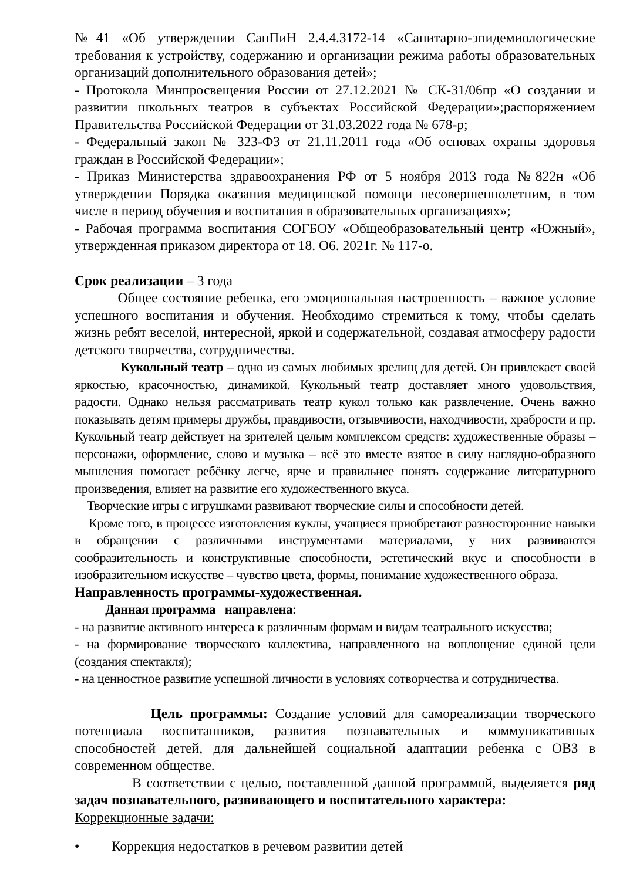№41 «Об утверждении СанПиН 2.4.4.3172-14 «Санитарно-эпидемиологические требования к устройству, содержанию и организации режима работы образовательных организаций дополнительного образования детей»;
- Протокола Минпросвещения России от 27.12.2021 № СК-31/06пр «О создании и развитии школьных театров в субъектах Российской Федерации»;распоряжением Правительства Российской Федерации от 31.03.2022 года № 678-р;
- Федеральный закон № 323-ФЗ от 21.11.2011 года «Об основах охраны здоровья граждан в Российской Федерации»;
- Приказ Министерства здравоохранения РФ от 5 ноября 2013 года №822н «Об утверждении Порядка оказания медицинской помощи несовершеннолетним, в том числе в период обучения и воспитания в образовательных организациях»;
- Рабочая программа воспитания СОГБОУ «Общеобразовательный центр «Южный», утвержденная приказом директора от 18. О6. 2021г. № 117-о.
Срок реализации – 3 года
Общее состояние ребенка, его эмоциональная настроенность – важное условие успешного воспитания и обучения. Необходимо стремиться к тому, чтобы сделать жизнь ребят веселой, интересной, яркой и содержательной, создавая атмосферу радости детского творчества, сотрудничества.
Кукольный театр – одно из самых любимых зрелищ для детей. Он привлекает своей яркостью, красочностью, динамикой. Кукольный театр доставляет много удовольствия, радости. Однако нельзя рассматривать театр кукол только как развлечение. Очень важно показывать детям примеры дружбы, правдивости, отзывчивости, находчивости, храбрости и пр. Кукольный театр действует на зрителей целым комплексом средств: художественные образы – персонажи, оформление, слово и музыка – всё это вместе взятое в силу наглядно-образного мышления помогает ребёнку легче, ярче и правильнее понять содержание литературного произведения, влияет на развитие его художественного вкуса.
Творческие игры с игрушками развивают творческие силы и способности детей.
Кроме того, в процессе изготовления куклы, учащиеся приобретают разносторонние навыки в обращении с различными инструментами материалами, у них развиваются сообразительность и конструктивные способности, эстетический вкус и способности в изобразительном искусстве – чувство цвета, формы, понимание художественного образа.
Направленность программы-художественная.
Данная программа направлена:
- на развитие активного интереса к различным формам и видам театрального искусства;
- на формирование творческого коллектива, направленного на воплощение единой цели (создания спектакля);
- на ценностное развитие успешной личности в условиях сотворчества и сотрудничества.
Цель программы: Создание условий для самореализации творческого потенциала воспитанников, развития познавательных и коммуникативных способностей детей, для дальнейшей социальной адаптации ребенка с ОВЗ в современном обществе.
В соответствии с целью, поставленной данной программой, выделяется ряд задач познавательного, развивающего и воспитательного характера:
Коррекционные задачи:
• Коррекция недостатков в речевом развитии детей